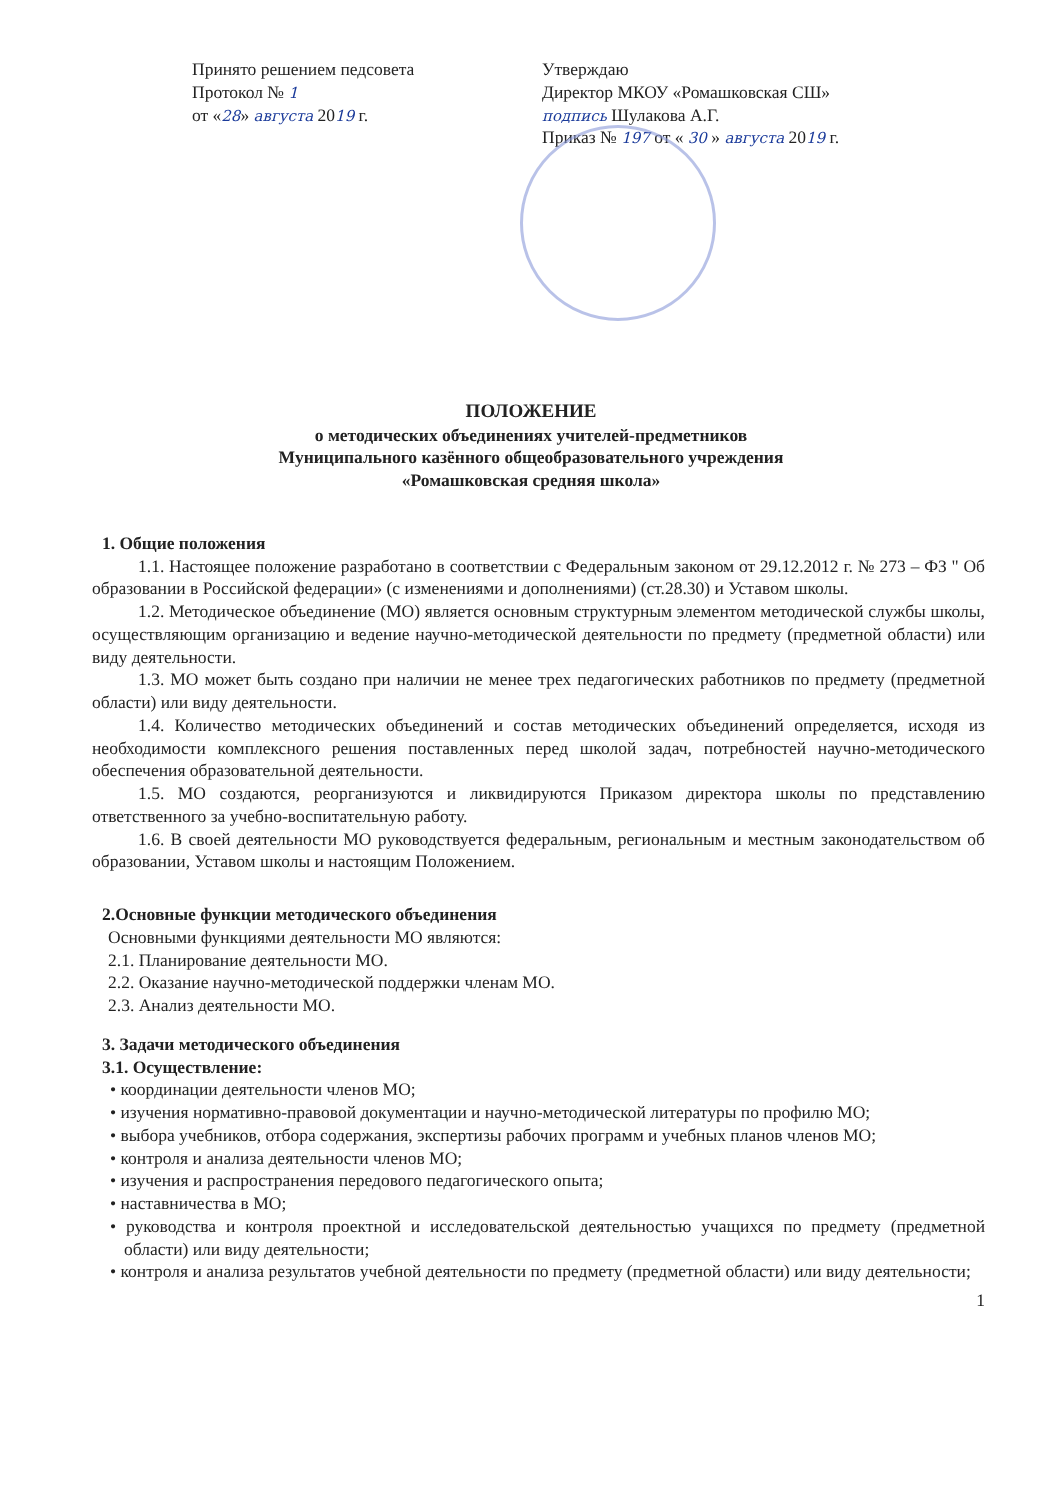Принято решением педсовета
Протокол № 1
от «28» августа 2019 г.
Утверждаю
Директор МКОУ «Ромашковская СШ»
подпись Шулакова А.Г.
Приказ № 197 от « 30 » августа 2019 г.
ПОЛОЖЕНИЕ
о методических объединениях учителей-предметников
Муниципального казённого общеобразовательного учреждения
«Ромашковская средняя школа»
1. Общие положения
1.1. Настоящее положение разработано в соответствии с Федеральным законом от 29.12.2012 г. № 273 – ФЗ " Об образовании в Российской федерации» (с изменениями и дополнениями) (ст.28.30) и Уставом школы.
1.2. Методическое объединение (МО) является основным структурным элементом методической службы школы, осуществляющим организацию и ведение научно-методической деятельности по предмету (предметной области) или виду деятельности.
1.3. МО может быть создано при наличии не менее трех педагогических работников по предмету (предметной области) или виду деятельности.
1.4. Количество методических объединений и состав методических объединений определяется, исходя из необходимости комплексного решения поставленных перед школой задач, потребностей научно-методического обеспечения образовательной деятельности.
1.5. МО создаются, реорганизуются и ликвидируются Приказом директора школы по представлению ответственного за учебно-воспитательную работу.
1.6. В своей деятельности МО руководствуется федеральным, региональным и местным законодательством об образовании, Уставом школы и настоящим Положением.
2.Основные функции методического объединения
Основными функциями деятельности МО являются:
2.1. Планирование деятельности МО.
2.2. Оказание научно-методической поддержки членам МО.
2.3. Анализ деятельности МО.
3. Задачи методического объединения
3.1. Осуществление:
• координации деятельности членов МО;
• изучения нормативно-правовой документации и научно-методической литературы по профилю МО;
• выбора учебников, отбора содержания, экспертизы рабочих программ и учебных планов членов МО;
• контроля и анализа деятельности членов МО;
• изучения и распространения передового педагогического опыта;
• наставничества в МО;
• руководства и контроля проектной и исследовательской деятельностью учащихся по предмету (предметной области) или виду деятельности;
• контроля и анализа результатов учебной деятельности по предмету (предметной области) или виду деятельности;
1